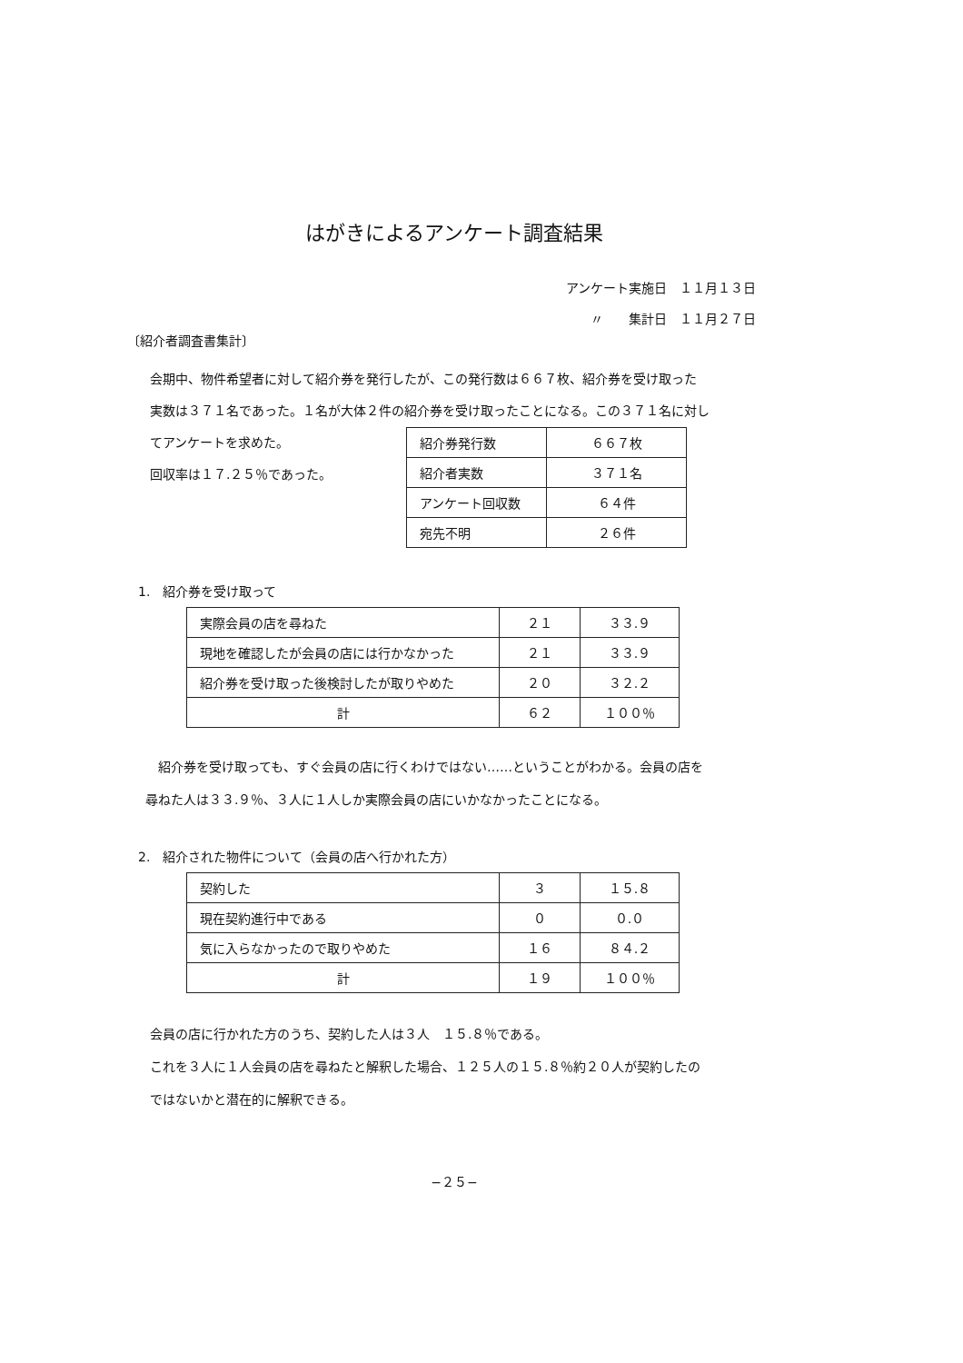はがきによるアンケート調査結果
アンケート実施日　１１月１３日
〃　　集計日　１１月２７日
〔紹介者調査書集計〕
会期中、物件希望者に対して紹介券を発行したが、この発行数は６６７枚、紹介券を受け取った
実数は３７１名であった。１名が大体２件の紹介券を受け取ったことになる。この３７１名に対し
てアンケートを求めた。
回収率は１７.２５％であった。
| 紹介券発行数 | ６６７枚 |
| 紹介者実数 | ３７１名 |
| アンケート回収数 | ６４件 |
| 宛先不明 | ２６件 |
1.　紹介券を受け取って
| 実際会員の店を尋ねた | ２１ | ３３.９ |
| 現地を確認したが会員の店には行かなかった | ２１ | ３３.９ |
| 紹介券を受け取った後検討したが取りやめた | ２０ | ３２.２ |
| 計 | ６２ | １００％ |
　紹介券を受け取っても、すぐ会員の店に行くわけではない……ということがわかる。会員の店を
尋ねた人は３３.９％、３人に１人しか実際会員の店にいかなかったことになる。
2.　紹介された物件について（会員の店へ行かれた方）
| 契約した | ３ | １５.８ |
| 現在契約進行中である | ０ | ０.０ |
| 気に入らなかったので取りやめた | １６ | ８４.２ |
| 計 | １９ | １００％ |
会員の店に行かれた方のうち、契約した人は３人　１５.８％である。
これを３人に１人会員の店を尋ねたと解釈した場合、１２５人の１５.８％約２０人が契約したの
ではないかと潜在的に解釈できる。
−２５−